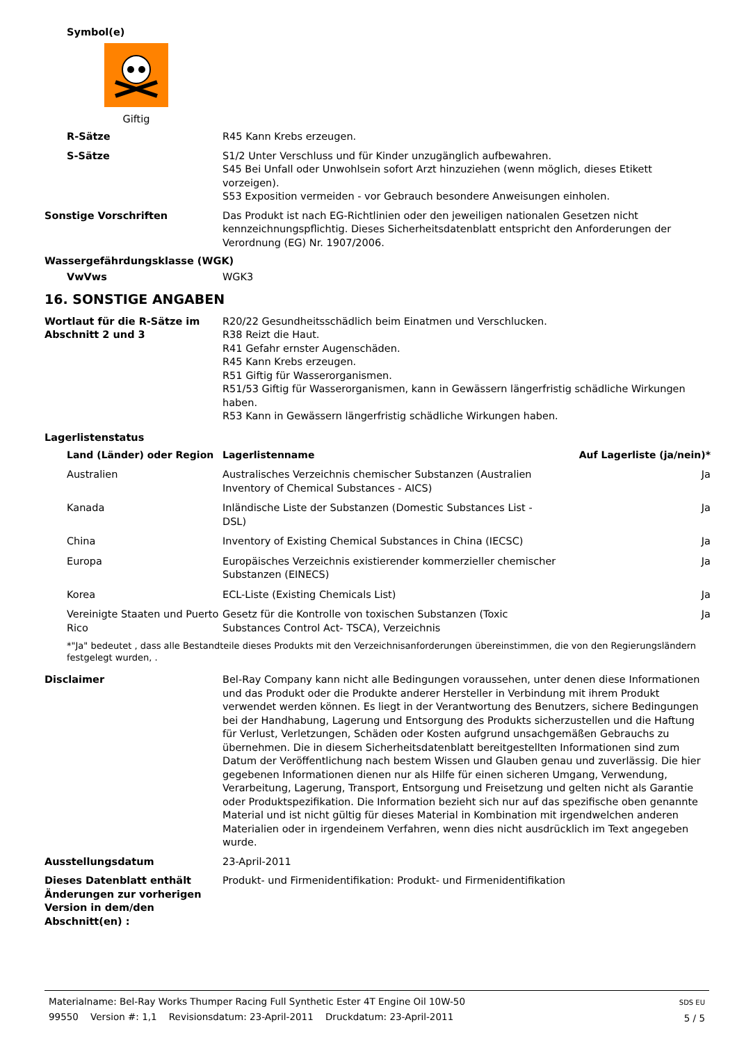Symbol(e)
Giftig
R-Sätze R45 Kann Krebs erzeugen.
S-Sätze S1/2 Unter Verschluss und für Kinder unzugänglich aufbewahren.
S45 Bei Unfall oder Unwohlsein sofort Arzt hinzuziehen (wenn möglich, dieses Etikett vorzeigen).
S53 Exposition vermeiden - vor Gebrauch besondere Anweisungen einholen.
Sonstige Vorschriften Das Produkt ist nach EG-Richtlinien oder den jeweiligen nationalen Gesetzen nicht kennzeichnungspflichtig. Dieses Sicherheitsdatenblatt entspricht den Anforderungen der Verordnung (EG) Nr. 1907/2006.
Wassergefährdungsklasse (WGK)
VwVws WGK3
16. SONSTIGE ANGABEN
Wortlaut für die R-Sätze im Abschnitt 2 und 3
R20/22 Gesundheitsschädlich beim Einatmen und Verschlucken.
R38 Reizt die Haut.
R41 Gefahr ernster Augenschäden.
R45 Kann Krebs erzeugen.
R51 Giftig für Wasserorganismen.
R51/53 Giftig für Wasserorganismen, kann in Gewässern längerfristig schädliche Wirkungen haben.
R53 Kann in Gewässern längerfristig schädliche Wirkungen haben.
Lagerlistenstatus
| Land (Länder) oder Region | Lagerlistenname | Auf Lagerliste (ja/nein)* |
| --- | --- | --- |
| Australien | Australisches Verzeichnis chemischer Substanzen (Australien Inventory of Chemical Substances - AICS) | Ja |
| Kanada | Inländische Liste der Substanzen (Domestic Substances List - DSL) | Ja |
| China | Inventory of Existing Chemical Substances in China (IECSC) | Ja |
| Europa | Europäisches Verzeichnis existierender kommerzieller chemischer Substanzen (EINECS) | Ja |
| Korea | ECL-Liste (Existing Chemicals List) | Ja |
| Vereinigte Staaten und Puerto Rico | Gesetz für die Kontrolle von toxischen Substanzen (Toxic Substances Control Act- TSCA), Verzeichnis | Ja |
*"Ja" bedeutet , dass alle Bestandteile dieses Produkts mit den Verzeichnisanforderungen übereinstimmen, die von den Regierungsländern festgelegt wurden, .
Disclaimer Bel-Ray Company kann nicht alle Bedingungen voraussehen, unter denen diese Informationen und das Produkt oder die Produkte anderer Hersteller in Verbindung mit ihrem Produkt verwendet werden können. Es liegt in der Verantwortung des Benutzers, sichere Bedingungen bei der Handhabung, Lagerung und Entsorgung des Produkts sicherzustellen und die Haftung für Verlust, Verletzungen, Schäden oder Kosten aufgrund unsachgemäßen Gebrauchs zu übernehmen. Die in diesem Sicherheitsdatenblatt bereitgestellten Informationen sind zum Datum der Veröffentlichung nach bestem Wissen und Glauben genau und zuverlässig. Die hier gegebenen Informationen dienen nur als Hilfe für einen sicheren Umgang, Verwendung, Verarbeitung, Lagerung, Transport, Entsorgung und Freisetzung und gelten nicht als Garantie oder Produktspezifikation. Die Information bezieht sich nur auf das spezifische oben genannte Material und ist nicht gültig für dieses Material in Kombination mit irgendwelchen anderen Materialien oder in irgendeinem Verfahren, wenn dies nicht ausdrücklich im Text angegeben wurde.
Ausstellungsdatum 23-April-2011
Dieses Datenblatt enthält Änderungen zur vorherigen Version in dem/den Abschnitt(en) :
Produkt- und Firmenidentifikation: Produkt- und Firmenidentifikation
Materialname: Bel-Ray Works Thumper Racing Full Synthetic Ester 4T Engine Oil 10W-50
99550 Version #: 1,1 Revisionsdatum: 23-April-2011 Druckdatum: 23-April-2011
SDS EU
5 / 5